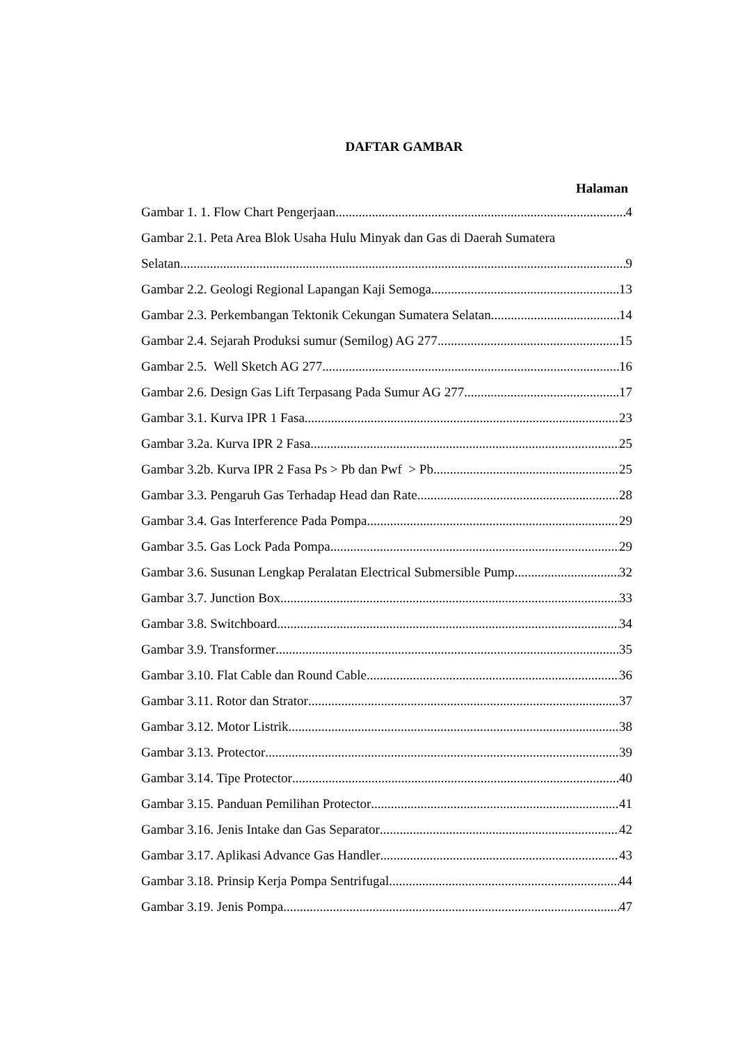DAFTAR GAMBAR
Halaman
Gambar 1. 1. Flow Chart Pengerjaan 4
Gambar 2.1. Peta Area Blok Usaha Hulu Minyak dan Gas di Daerah Sumatera
Selatan 9
Gambar 2.2. Geologi Regional Lapangan Kaji Semoga 13
Gambar 2.3. Perkembangan Tektonik Cekungan Sumatera Selatan 14
Gambar 2.4. Sejarah Produksi sumur (Semilog) AG 277 15
Gambar 2.5. Well Sketch AG 277 16
Gambar 2.6. Design Gas Lift Terpasang Pada Sumur AG 277 17
Gambar 3.1. Kurva IPR 1 Fasa 23
Gambar 3.2a. Kurva IPR 2 Fasa 25
Gambar 3.2b. Kurva IPR 2 Fasa Ps > Pb dan Pwf > Pb 25
Gambar 3.3. Pengaruh Gas Terhadap Head dan Rate 28
Gambar 3.4. Gas Interference Pada Pompa 29
Gambar 3.5. Gas Lock Pada Pompa 29
Gambar 3.6. Susunan Lengkap Peralatan Electrical Submersible Pump 32
Gambar 3.7. Junction Box 33
Gambar 3.8. Switchboard 34
Gambar 3.9. Transformer 35
Gambar 3.10. Flat Cable dan Round Cable 36
Gambar 3.11. Rotor dan Strator 37
Gambar 3.12. Motor Listrik 38
Gambar 3.13. Protector 39
Gambar 3.14. Tipe Protector 40
Gambar 3.15. Panduan Pemilihan Protector 41
Gambar 3.16. Jenis Intake dan Gas Separator 42
Gambar 3.17. Aplikasi Advance Gas Handler 43
Gambar 3.18. Prinsip Kerja Pompa Sentrifugal 44
Gambar 3.19. Jenis Pompa 47